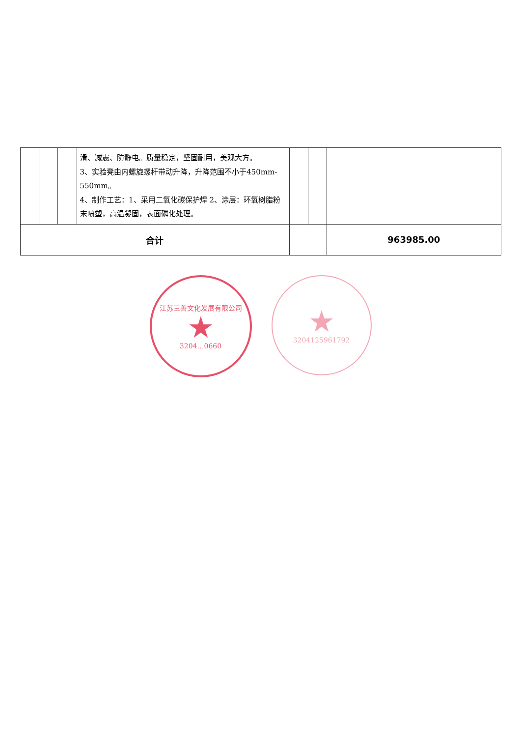| | | | 滑、减震、防静电。质量稳定，坚固耐用，美观大方。 3、实验凳由内螺旋螺杆带动升降，升降范围不小于450mm-550mm。 4、制作工艺：1、采用二氧化碳保护焊 2、涂层：环氧树脂粉末喷塑，高温凝固，表面磷化处理。 | | | |
| 合计 | | | | | | 963985.00 |
江苏三善文化发展有限公司
★
3204…0660
★
3204125961792